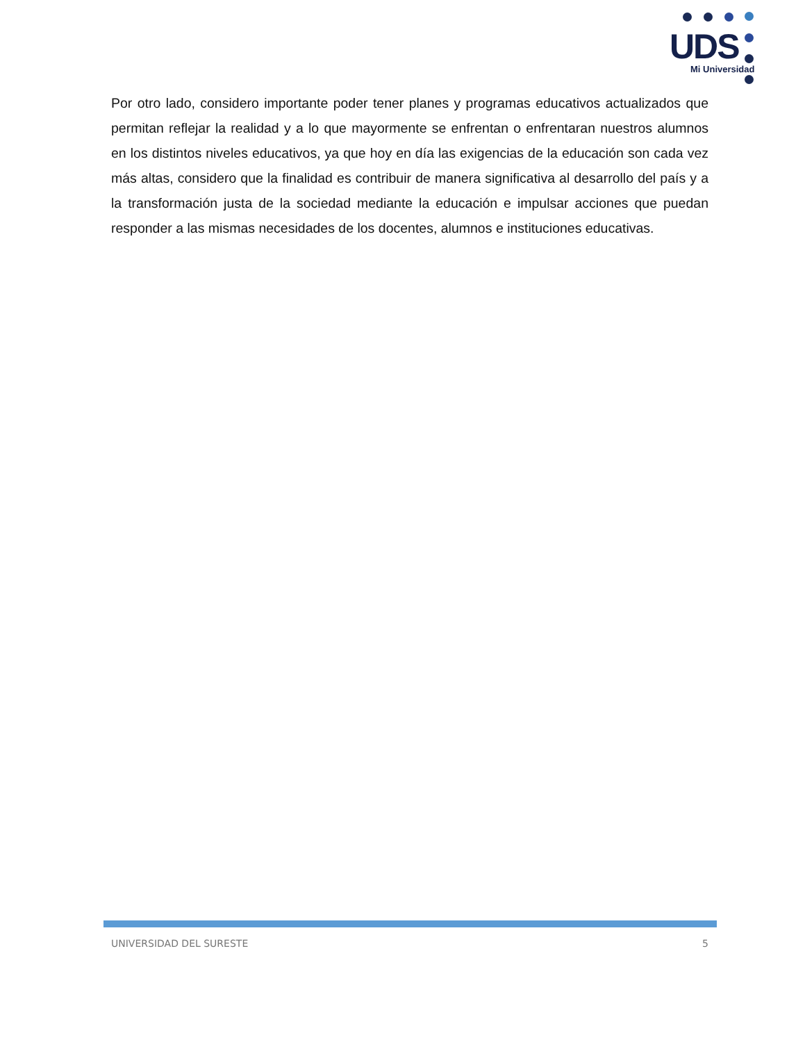UDS
Mi Universidad
Por otro lado, considero importante poder tener planes y programas educativos actualizados que permitan reflejar la realidad y a lo que mayormente se enfrentan o enfrentaran nuestros alumnos en los distintos niveles educativos, ya que hoy en día las exigencias de la educación son cada vez más altas, considero que la finalidad es contribuir de manera significativa al desarrollo del país y a la transformación justa de la sociedad mediante la educación e impulsar acciones que puedan responder a las mismas necesidades de los docentes, alumnos e instituciones educativas.
UNIVERSIDAD DEL SURESTE 5